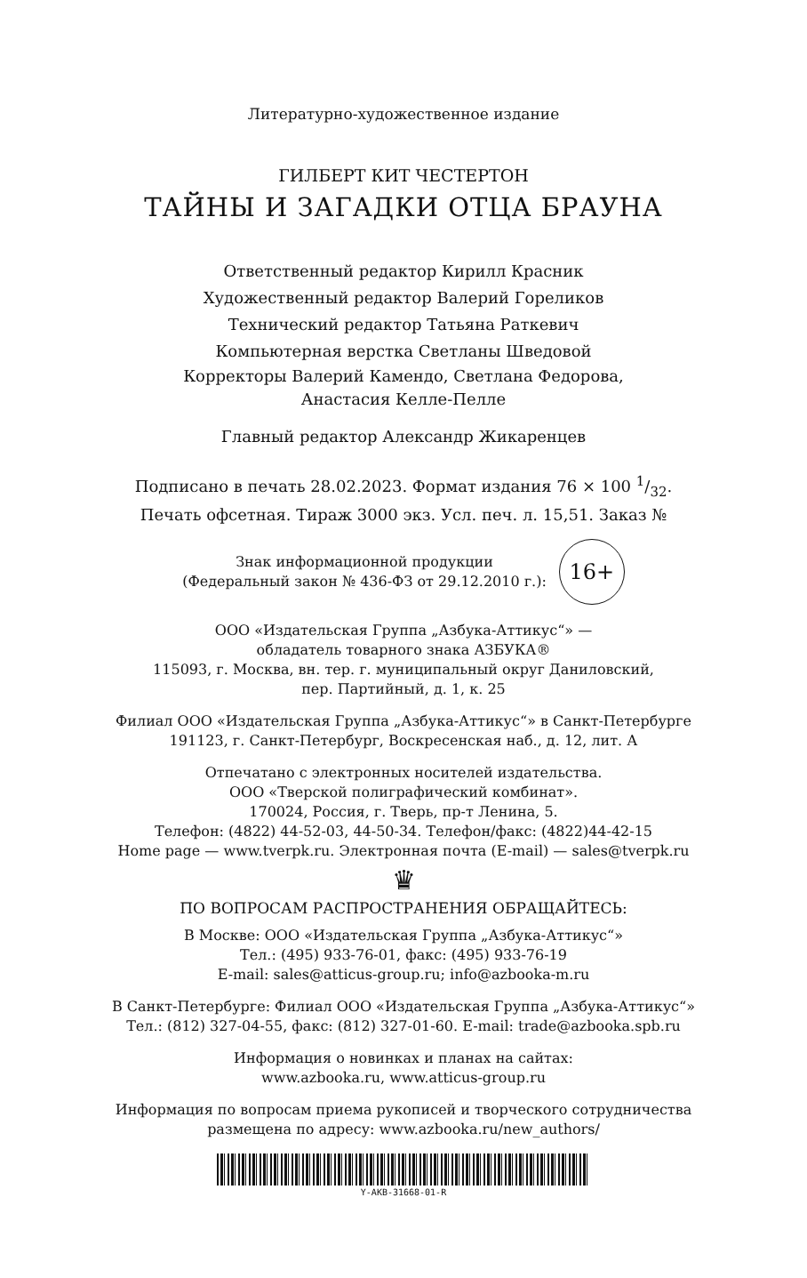Литературно-художественное издание
ГИЛБЕРТ КИТ ЧЕСТЕРТОН
ТАЙНЫ И ЗАГАДКИ ОТЦА БРАУНА
Ответственный редактор Кирилл Красник
Художественный редактор Валерий Гореликов
Технический редактор Татьяна Раткевич
Компьютерная верстка Светланы Шведовой
Корректоры Валерий Камендо, Светлана Федорова,
Анастасия Келле-Пелле
Главный редактор Александр Жикаренцев
Подписано в печать 28.02.2023. Формат издания 76 × 100 1/32.
Печать офсетная. Тираж 3000 экз. Усл. печ. л. 15,51. Заказ №
Знак информационной продукции
(Федеральный закон № 436-ФЗ от 29.12.2010 г.):
16+
ООО «Издательская Группа „Азбука-Аттикус“» —
обладатель товарного знака АЗБУКА®
115093, г. Москва, вн. тер. г. муниципальный округ Даниловский,
пер. Партийный, д. 1, к. 25
Филиал ООО «Издательская Группа „Азбука-Аттикус“» в Санкт-Петербурге
191123, г. Санкт-Петербург, Воскресенская наб., д. 12, лит. А
Отпечатано с электронных носителей издательства.
ООО «Тверской полиграфический комбинат».
170024, Россия, г. Тверь, пр-т Ленина, 5.
Телефон: (4822) 44-52-03, 44-50-34. Телефон/факс: (4822)44-42-15
Home page — www.tverpk.ru. Электронная почта (E-mail) — sales@tverpk.ru
♛
ПО ВОПРОСАМ РАСПРОСТРАНЕНИЯ ОБРАЩАЙТЕСЬ:
В Москве: ООО «Издательская Группа „Азбука-Аттикус“»
Тел.: (495) 933-76-01, факс: (495) 933-76-19
E-mail: sales@atticus-group.ru; info@azbooka-m.ru
В Санкт-Петербурге: Филиал ООО «Издательская Группа „Азбука-Аттикус“»
Тел.: (812) 327-04-55, факс: (812) 327-01-60. E-mail: trade@azbooka.spb.ru
Информация о новинках и планах на сайтах:
www.azbooka.ru, www.atticus-group.ru
Информация по вопросам приема рукописей и творческого сотрудничества
размещена по адресу: www.azbooka.ru/new_authors/
Y-AKB-31668-01-R